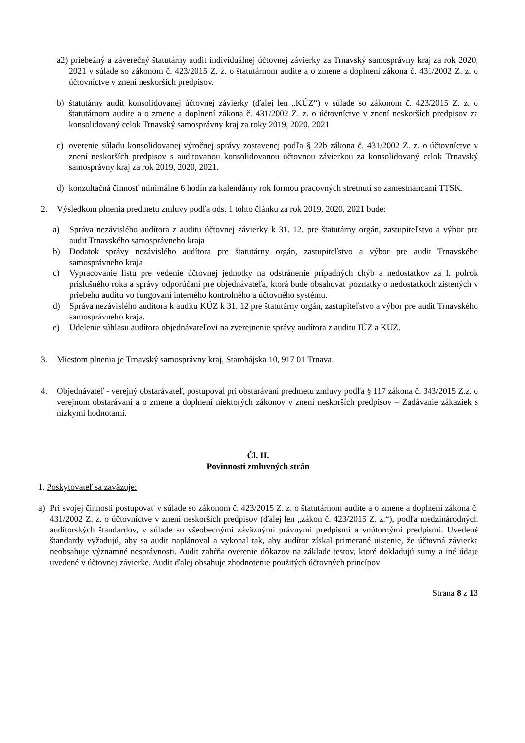a2) priebežný a záverečný štatutárny audit individuálnej účtovnej závierky za Trnavský samosprávny kraj za rok 2020, 2021 v súlade so zákonom č. 423/2015 Z. z. o štatutárnom audite a o zmene a doplnení zákona č. 431/2002 Z. z. o účtovníctve v znení neskorších predpisov.
b) štatutárny audit konsolidovanej účtovnej závierky (ďalej len „KÚZ“) v súlade so zákonom č. 423/2015 Z. z. o štatutárnom audite a o zmene a doplnení zákona č. 431/2002 Z. z. o účtovníctve v znení neskorších predpisov za konsolidovaný celok Trnavský samosprávny kraj za roky 2019, 2020, 2021
c) overenie súladu konsolidovanej výročnej správy zostavenej podľa § 22b zákona č. 431/2002 Z. z. o účtovníctve v znení neskorších predpisov s auditovanou konsolidovanou účtovnou závierkou za konsolidovaný celok Trnavský samosprávny kraj za rok 2019, 2020, 2021.
d) konzultačná činnosť minimálne 6 hodín za kalendárny rok formou pracovných stretnutí so zamestnancami TTSK.
2. Výsledkom plnenia predmetu zmluvy podľa ods. 1 tohto článku za rok 2019, 2020, 2021 bude:
a) Správa nezávislého audítora z auditu účtovnej závierky k 31. 12. pre štatutárny orgán, zastupiteľstvo a výbor pre audit Trnavského samosprávneho kraja
b) Dodatok správy nezávislého audítora pre štatutárny orgán, zastupiteľstvo a výbor pre audit Trnavského samosprávneho kraja
c) Vypracovanie listu pre vedenie účtovnej jednotky na odstránenie prípadných chýb a nedostatkov za I. polrok príslušného roka a správy odporúčaní pre objednávateľa, ktorá bude obsahovať poznatky o nedostatkoch zistených v priebehu auditu vo fungovaní interného kontrolného a účtovného systému.
d) Správa nezávislého audítora k auditu KÚZ k 31. 12 pre štatutárny orgán, zastupiteľstvo a výbor pre audit Trnavského samosprávneho kraja.
e) Udelenie súhlasu audítora objednávateľovi na zverejnenie správy audítora z auditu IÚZ a KÚZ.
3. Miestom plnenia je Trnavský samosprávny kraj, Starohájska 10, 917 01 Trnava.
4. Objednávateľ - verejný obstarávateľ, postupoval pri obstarávaní predmetu zmluvy podľa § 117 zákona č. 343/2015 Z.z. o verejnom obstarávaní a o zmene a doplnení niektorých zákonov v znení neskorších predpisov – Zadávanie zákaziek s nízkymi hodnotami.
Čl. II.
Povinnosti zmluvných strán
1. Poskytovateľ sa zaväzuje:
a) Pri svojej činnosti postupovať v súlade so zákonom č. 423/2015 Z. z. o štatutárnom audite a o zmene a doplnení zákona č. 431/2002 Z. z. o účtovníctve v znení neskorších predpisov (ďalej len „zákon č. 423/2015 Z. z.“), podľa medzinárodných audítorských štandardov, v súlade so všeobecnými záväznými právnymi predpismi a vnútornými predpismi. Uvedené štandardy vyžadujú, aby sa audit naplánoval a vykonal tak, aby audítor získal primerané uistenie, že účtovná závierka neobsahuje významné nesprávnosti. Audit zahŕňa overenie dôkazov na základe testov, ktoré dokladujú sumy a iné údaje uvedené v účtovnej závierke. Audit ďalej obsahuje zhodnotenie použitých účtovných princípov
Strana 8 z 13